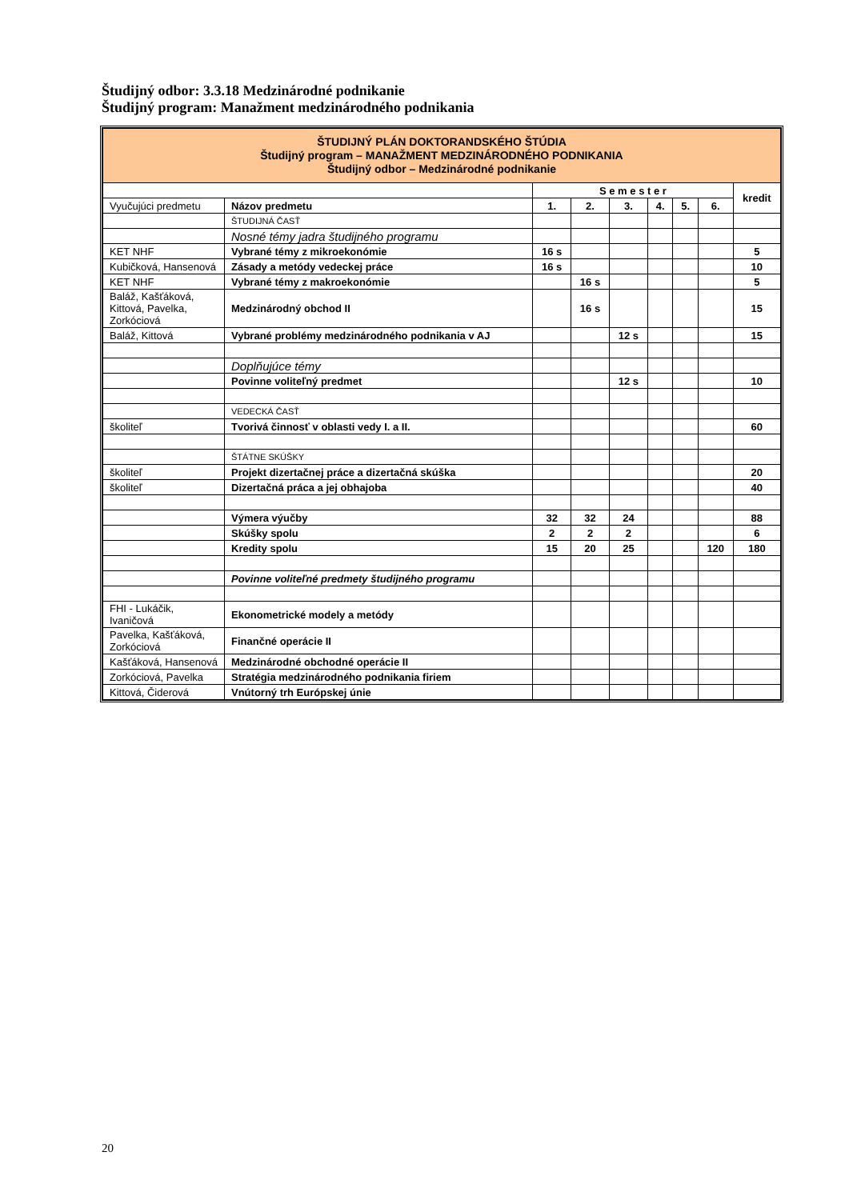Študijný odbor: 3.3.18 Medzinárodné podnikanie
Študijný program: Manažment medzinárodného podnikania
| ŠTUDIJNÝ PLÁN DOKTORANDSKÉHO ŠTÚDIA Študijný program – MANAŽMENT MEDZINÁRODNÉHO PODNIKANIA Študijný odbor – Medzinárodné podnikanie | | | | | | | | |
| | | S e m e s t e r | | | | | | kredit |
| Vyučujúci predmetu | Názov predmetu | 1. | 2. | 3. | 4. | 5. | 6. | |
| | ŠTUDIJNÁ ČASŤ | | | | | | | |
| | Nosné témy jadra študijného programu | | | | | | | |
| KET NHF | Vybrané témy z mikroekonómie | 16 s | | | | | | 5 |
| Kubičková, Hansenová | Zásady a metódy vedeckej práce | 16 s | | | | | | 10 |
| KET NHF | Vybrané témy z makroekonómie | | 16 s | | | | | 5 |
| Baláž, Kašťáková, Kittová, Pavelka, Zorkóciová | Medzinárodný obchod II | | 16 s | | | | | 15 |
| Baláž, Kittová | Vybrané problémy medzinárodného podnikania v AJ | | | 12 s | | | | 15 |
| | Doplňujúce témy | | | | | | | |
| | Povinne voliteľný predmet | | | 12 s | | | | 10 |
| | VEDECKÁ ČASŤ | | | | | | | |
| školiteľ | Tvorivá činnosť v oblasti vedy I. a II. | | | | | | | 60 |
| | ŠTÁTNE SKÚŠKY | | | | | | | |
| školiteľ | Projekt dizertačnej práce a dizertačná skúška | | | | | | | 20 |
| školiteľ | Dizertačná práca a jej obhajoba | | | | | | | 40 |
| | Výmera výučby | 32 | 32 | 24 | | | | 88 |
| | Skúšky spolu | 2 | 2 | 2 | | | | 6 |
| | Kredity spolu | 15 | 20 | 25 | | | 120 | 180 |
| | Povinne voliteľné predmety študijného programu | | | | | | | |
| FHI - Lukáčik, Ivaničová | Ekonometrické modely a metódy | | | | | | | |
| Pavelka, Kašťáková, Zorkóciová | Finančné operácie II | | | | | | | |
| Kašťáková, Hansenová | Medzinárodné obchodné operácie II | | | | | | | |
| Zorkóciová, Pavelka | Stratégia medzinárodného podnikania firiem | | | | | | | |
| Kittová, Čiderová | Vnútorný trh Európskej únie | | | | | | | |
20